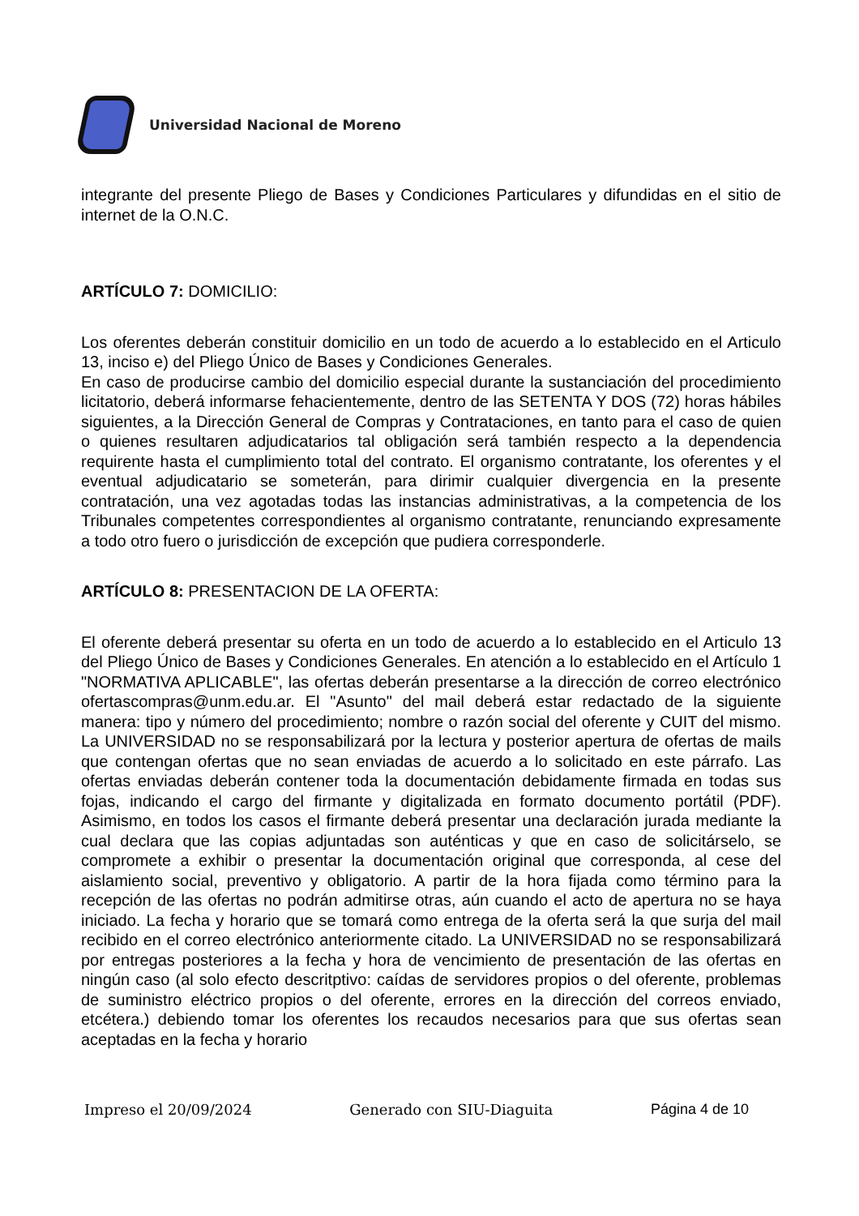Universidad Nacional de Moreno
integrante del presente Pliego de Bases y Condiciones Particulares y difundidas en el sitio de internet de la O.N.C.
ARTÍCULO 7: DOMICILIO:
Los oferentes deberán constituir domicilio en un todo de acuerdo a lo establecido en el Articulo 13, inciso e) del Pliego Único de Bases y Condiciones Generales.
En caso de producirse cambio del domicilio especial durante la sustanciación del procedimiento licitatorio, deberá informarse fehacientemente, dentro de las SETENTA Y DOS (72) horas hábiles siguientes, a la Dirección General de Compras y Contrataciones, en tanto para el caso de quien o quienes resultaren adjudicatarios tal obligación será también respecto a la dependencia requirente hasta el cumplimiento total del contrato. El organismo contratante, los oferentes y el eventual adjudicatario se someterán, para dirimir cualquier divergencia en la presente contratación, una vez agotadas todas las instancias administrativas, a la competencia de los Tribunales competentes correspondientes al organismo contratante, renunciando expresamente a todo otro fuero o jurisdicción de excepción que pudiera corresponderle.
ARTÍCULO 8: PRESENTACION DE LA OFERTA:
El oferente deberá presentar su oferta en un todo de acuerdo a lo establecido en el Articulo 13 del Pliego Único de Bases y Condiciones Generales. En atención a lo establecido en el Artículo 1 "NORMATIVA APLICABLE", las ofertas deberán presentarse a la dirección de correo electrónico ofertascompras@unm.edu.ar. El "Asunto" del mail deberá estar redactado de la siguiente manera: tipo y número del procedimiento; nombre o razón social del oferente y CUIT del mismo. La UNIVERSIDAD no se responsabilizará por la lectura y posterior apertura de ofertas de mails que contengan ofertas que no sean enviadas de acuerdo a lo solicitado en este párrafo. Las ofertas enviadas deberán contener toda la documentación debidamente firmada en todas sus fojas, indicando el cargo del firmante y digitalizada en formato documento portátil (PDF). Asimismo, en todos los casos el firmante deberá presentar una declaración jurada mediante la cual declara que las copias adjuntadas son auténticas y que en caso de solicitárselo, se compromete a exhibir o presentar la documentación original que corresponda, al cese del aislamiento social, preventivo y obligatorio. A partir de la hora fijada como término para la recepción de las ofertas no podrán admitirse otras, aún cuando el acto de apertura no se haya iniciado. La fecha y horario que se tomará como entrega de la oferta será la que surja del mail recibido en el correo electrónico anteriormente citado. La UNIVERSIDAD no se responsabilizará por entregas posteriores a la fecha y hora de vencimiento de presentación de las ofertas en ningún caso (al solo efecto descritptivo: caídas de servidores propios o del oferente, problemas de suministro eléctrico propios o del oferente, errores en la dirección del correos enviado, etcétera.) debiendo tomar los oferentes los recaudos necesarios para que sus ofertas sean aceptadas en la fecha y horario
Impreso el 20/09/2024 Generado con SIU-Diaguita Página 4 de 10